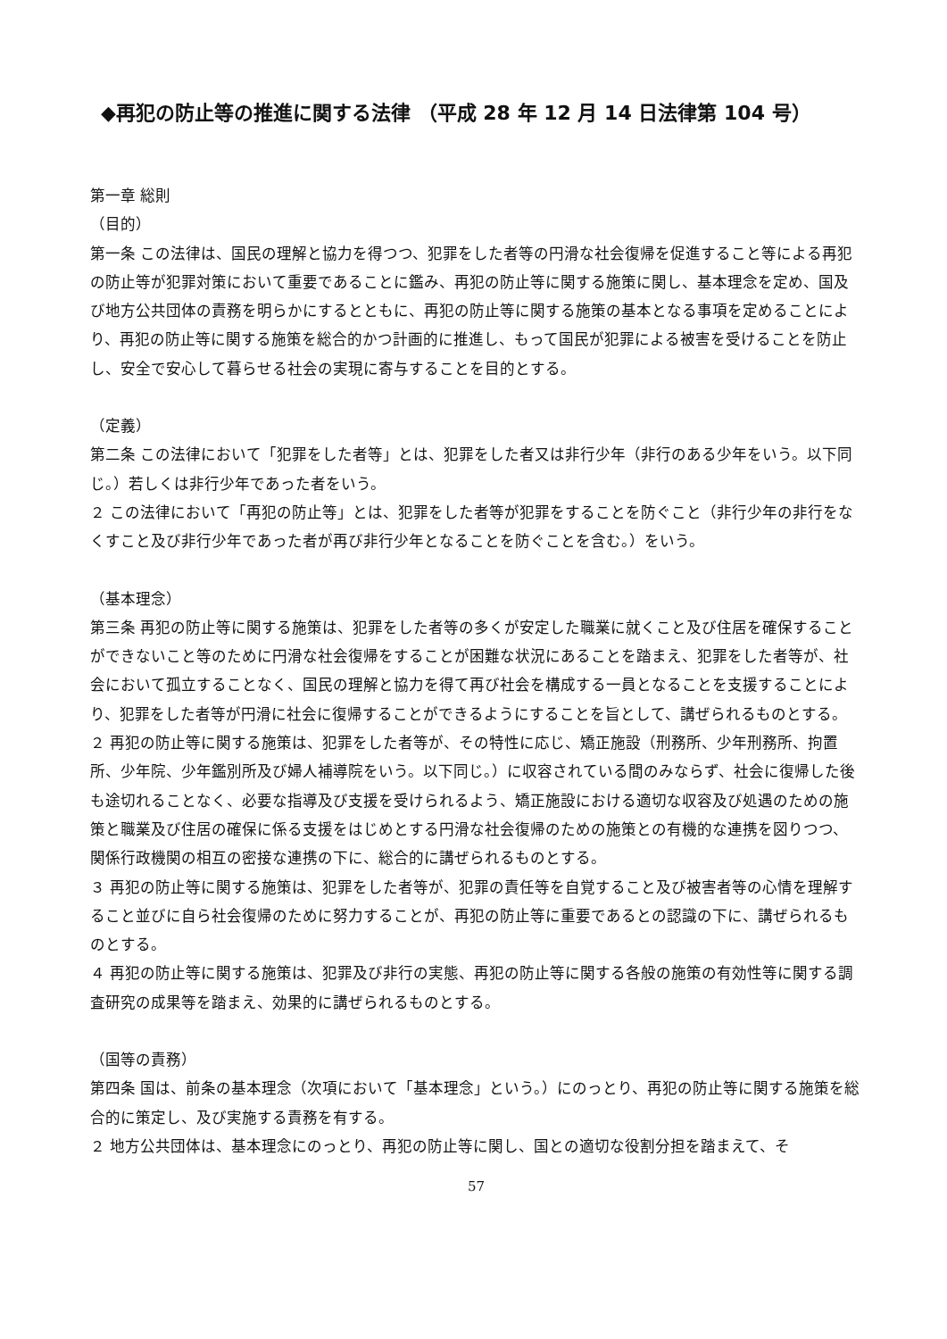◆再犯の防止等の推進に関する法律 （平成 28 年 12 月 14 日法律第 104 号）
第一章 総則
（目的）
第一条 この法律は、国民の理解と協力を得つつ、犯罪をした者等の円滑な社会復帰を促進すること等による再犯の防止等が犯罪対策において重要であることに鑑み、再犯の防止等に関する施策に関し、基本理念を定め、国及び地方公共団体の責務を明らかにするとともに、再犯の防止等に関する施策の基本となる事項を定めることにより、再犯の防止等に関する施策を総合的かつ計画的に推進し、もって国民が犯罪による被害を受けることを防止し、安全で安心して暮らせる社会の実現に寄与することを目的とする。
（定義）
第二条 この法律において「犯罪をした者等」とは、犯罪をした者又は非行少年（非行のある少年をいう。以下同じ。）若しくは非行少年であった者をいう。
２ この法律において「再犯の防止等」とは、犯罪をした者等が犯罪をすることを防ぐこと（非行少年の非行をなくすこと及び非行少年であった者が再び非行少年となることを防ぐことを含む。）をいう。
（基本理念）
第三条 再犯の防止等に関する施策は、犯罪をした者等の多くが安定した職業に就くこと及び住居を確保することができないこと等のために円滑な社会復帰をすることが困難な状況にあることを踏まえ、犯罪をした者等が、社会において孤立することなく、国民の理解と協力を得て再び社会を構成する一員となることを支援することにより、犯罪をした者等が円滑に社会に復帰することができるようにすることを旨として、講ぜられるものとする。
２ 再犯の防止等に関する施策は、犯罪をした者等が、その特性に応じ、矯正施設（刑務所、少年刑務所、拘置所、少年院、少年鑑別所及び婦人補導院をいう。以下同じ。）に収容されている間のみならず、社会に復帰した後も途切れることなく、必要な指導及び支援を受けられるよう、矯正施設における適切な収容及び処遇のための施策と職業及び住居の確保に係る支援をはじめとする円滑な社会復帰のための施策との有機的な連携を図りつつ、関係行政機関の相互の密接な連携の下に、総合的に講ぜられるものとする。
３ 再犯の防止等に関する施策は、犯罪をした者等が、犯罪の責任等を自覚すること及び被害者等の心情を理解すること並びに自ら社会復帰のために努力することが、再犯の防止等に重要であるとの認識の下に、講ぜられるものとする。
４ 再犯の防止等に関する施策は、犯罪及び非行の実態、再犯の防止等に関する各般の施策の有効性等に関する調査研究の成果等を踏まえ、効果的に講ぜられるものとする。
（国等の責務）
第四条 国は、前条の基本理念（次項において「基本理念」という。）にのっとり、再犯の防止等に関する施策を総合的に策定し、及び実施する責務を有する。
２ 地方公共団体は、基本理念にのっとり、再犯の防止等に関し、国との適切な役割分担を踏まえて、そ
57